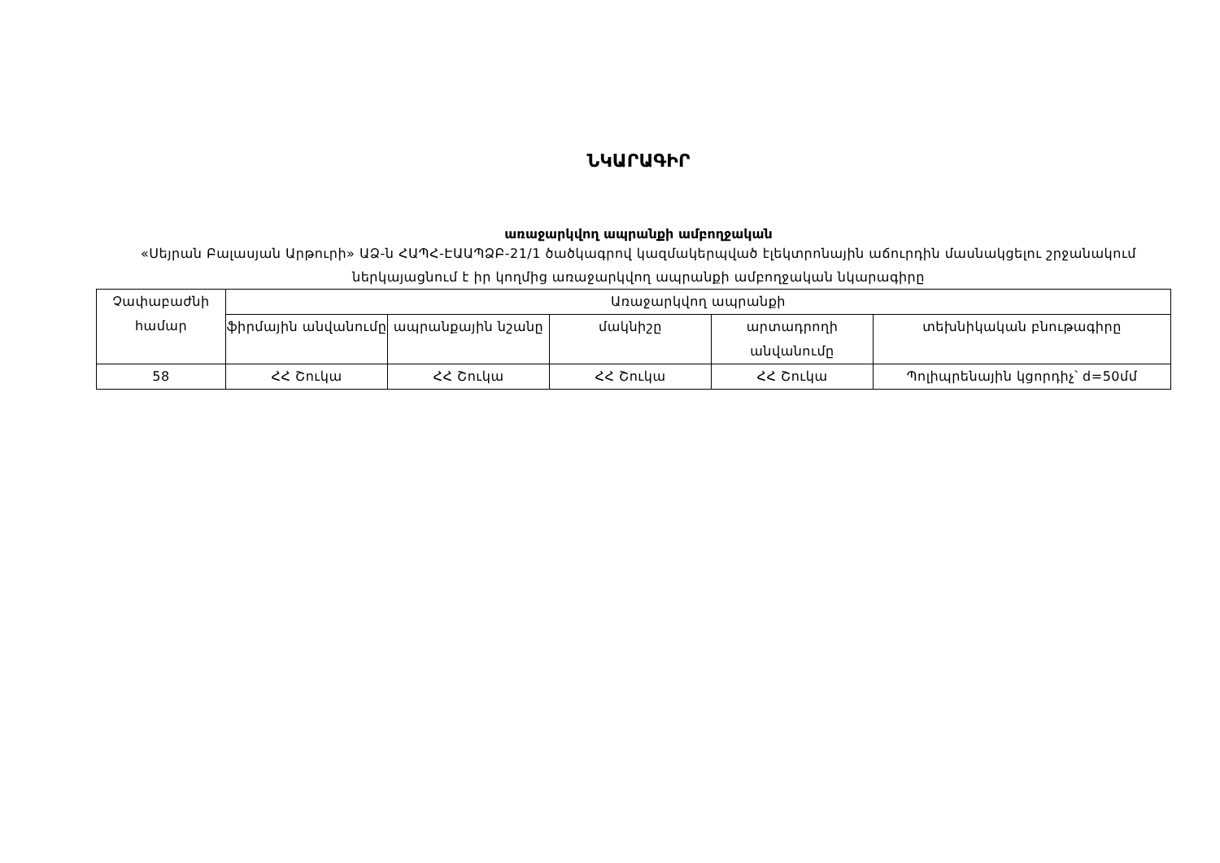ՆԿԱՐԱԳԻՐ
առաջարկվող ապրանքի ամբողջական
«Սեյրան Բալասյան Արթուրի» ԱՁ-ն ՀԱՊՀ-ԷԱԱՊՁԲ-21/1 ծածկագրով կազմակերպված էլեկտրոնային աճուրդին մասնակցելու շրջանակում ներկայացնում է իր կողմից առաջարկվող ապրանքի ամբողջական նկարագիրը
| Չափաբաժնի համար | Առաջարկվող ապրանքի | | | | |
| --- | --- | --- | --- | --- | --- |
| | ֆիրմային անվանումը | ապրանքային նշանը | մակնիշը | արտադրողի անվանումը | տեխնիկական բնութագիրը |
| 58 | ՀՀ Շուկա | ՀՀ Շուկա | ՀՀ Շուկա | ՀՀ Շուկա | Պոլիպրենային կցորդիչ՝ d=50մմ |